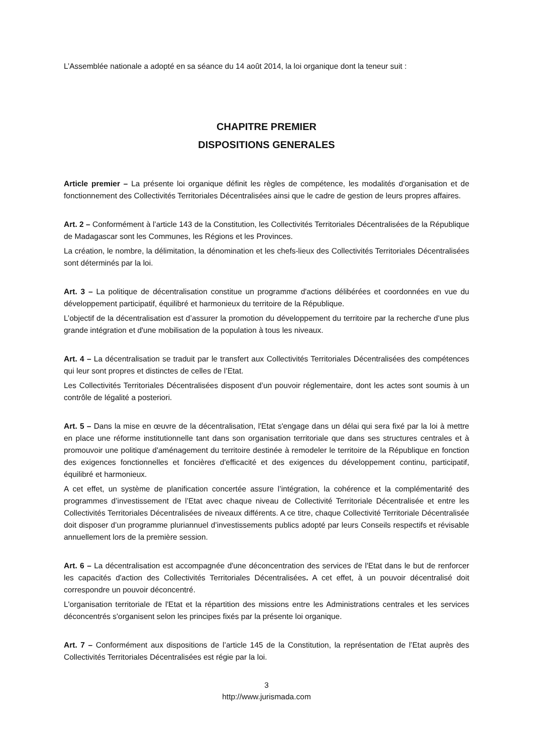L’Assemblée nationale a adopté en sa séance du 14 août 2014, la loi organique dont la teneur suit :
CHAPITRE PREMIER
DISPOSITIONS GENERALES
Article premier – La présente loi organique définit les règles de compétence, les modalités d’organisation et de fonctionnement des Collectivités Territoriales Décentralisées ainsi que le cadre de gestion de leurs propres affaires.
Art. 2 – Conformément à l’article 143 de la Constitution, les Collectivités Territoriales Décentralisées de la République de Madagascar sont les Communes, les Régions et les Provinces.
La création, le nombre, la délimitation, la dénomination et les chefs-lieux des Collectivités Territoriales Décentralisées sont déterminés par la loi.
Art. 3 – La politique de décentralisation constitue un programme d'actions délibérées et coordonnées en vue du développement participatif, équilibré et harmonieux du territoire de la République.
L’objectif de la décentralisation est d’assurer la promotion du développement du territoire par la recherche d'une plus grande intégration et d'une mobilisation de la population à tous les niveaux.
Art. 4 – La décentralisation se traduit par le transfert aux Collectivités Territoriales Décentralisées des compétences qui leur sont propres et distinctes de celles de l’Etat.
Les Collectivités Territoriales Décentralisées disposent d’un pouvoir réglementaire, dont les actes sont soumis à un contrôle de légalité a posteriori.
Art. 5 – Dans la mise en œuvre de la décentralisation, l'Etat s'engage dans un délai qui sera fixé par la loi à mettre en place une réforme institutionnelle tant dans son organisation territoriale que dans ses structures centrales et à promouvoir une politique d'aménagement du territoire destinée à remodeler le territoire de la République en fonction des exigences fonctionnelles et foncières d'efficacité et des exigences du développement continu, participatif, équilibré et harmonieux.
A cet effet, un système de planification concertée assure l’intégration, la cohérence et la complémentarité des programmes d’investissement de l’Etat avec chaque niveau de Collectivité Territoriale Décentralisée et entre les Collectivités Territoriales Décentralisées de niveaux différents. A ce titre, chaque Collectivité Territoriale Décentralisée doit disposer d’un programme pluriannuel d’investissements publics adopté par leurs Conseils respectifs et révisable annuellement lors de la première session.
Art. 6 – La décentralisation est accompagnée d'une déconcentration des services de l'Etat dans le but de renforcer les capacités d'action des Collectivités Territoriales Décentralisées. A cet effet, à un pouvoir décentralisé doit correspondre un pouvoir déconcentré.
L'organisation territoriale de l'Etat et la répartition des missions entre les Administrations centrales et les services déconcentrés s'organisent selon les principes fixés par la présente loi organique.
Art. 7 – Conformément aux dispositions de l’article 145 de la Constitution, la représentation de l’Etat auprès des Collectivités Territoriales Décentralisées est régie par la loi.
3
http://www.jurismada.com